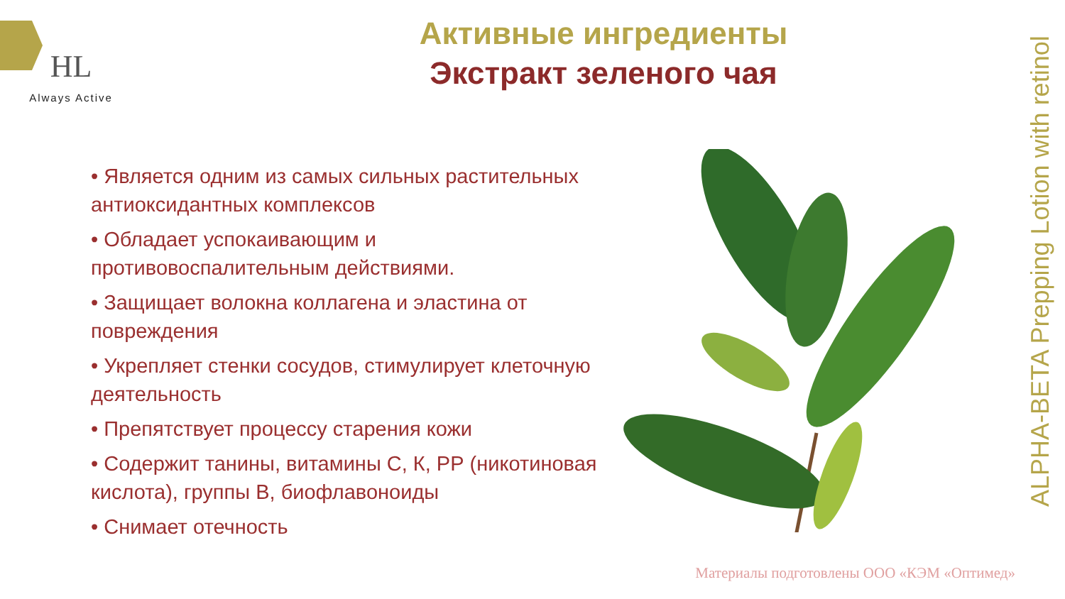HL
Always Active
Активные ингредиенты
Экстракт зеленого чая
• Является одним из самых сильных растительных антиоксидантных комплексов
• Обладает успокаивающим и противовоспалительным действиями.
• Защищает волокна коллагена и эластина от повреждения
• Укрепляет стенки сосудов, стимулирует клеточную деятельность
• Препятствует процессу старения кожи
• Содержит танины, витамины С, К, РР (никотиновая кислота), группы В, биофлавоноиды
• Снимает отечность
ALPHA-BETA Prepping Lotion with retinol
Материалы подготовлены ООО «КЭМ «Оптимед»